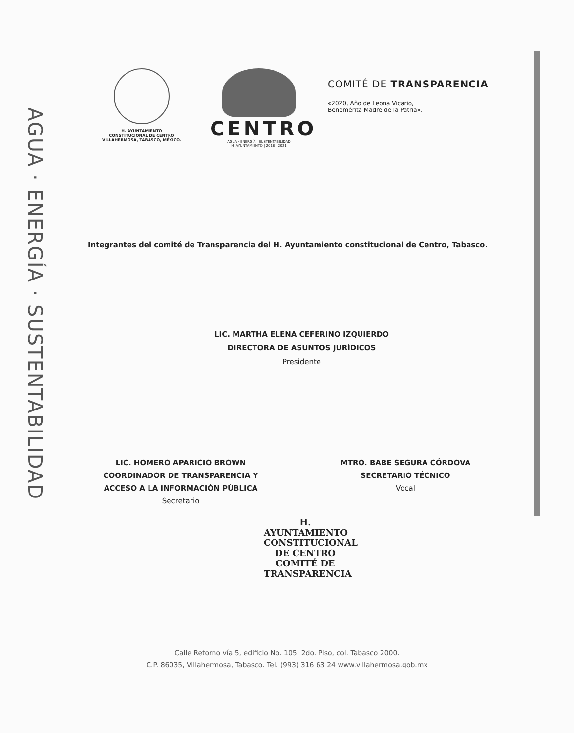AGUA · ENERGÍA · SUSTENTABILIDAD
H. AYUNTAMIENTO
CONSTITUCIONAL DE CENTRO
VILLAHERMOSA, TABASCO, MÉXICO.
CENTRO
AGUA · ENERGÍA · SUSTENTABILIDAD
H. AYUNTAMIENTO | 2018 · 2021
COMITÉ DE TRANSPARENCIA
«2020, Año de Leona Vicario,
Benemérita Madre de la Patria».
Integrantes del comité de Transparencia del H. Ayuntamiento constitucional de Centro, Tabasco.
LIC. MARTHA ELENA CEFERINO IZQUIERDO
DIRECTORA DE ASUNTOS JURÌDICOS
Presidente
LIC. HOMERO APARICIO BROWN
COORDINADOR DE TRANSPARENCIA Y
ACCESO A LA INFORMACIÒN PÙBLICA
Secretario
MTRO. BABE SEGURA CÓRDOVA
SECRETARIO TÉCNICO
Vocal
H. AYUNTAMIENTO CONSTITUCIONAL DE CENTRO
COMITÉ DE
TRANSPARENCIA
Calle Retorno vía 5, edificio No. 105, 2do. Piso, col. Tabasco 2000.
C.P. 86035, Villahermosa, Tabasco. Tel. (993) 316 63 24 www.villahermosa.gob.mx